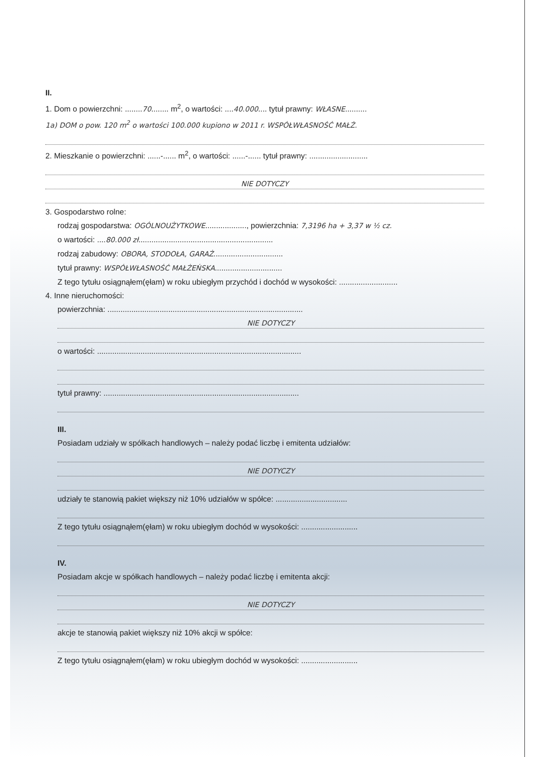II.
1. Dom o powierzchni: ........70........ m<sup>2</sup>, o wartości: ....40.000.... tytuł prawny: WŁASNE..........
1a) DOM o pow. 120 m<sup>2</sup> o wartości 100.000 kupiono w 2011 r. WSPÓŁWŁASNOŚĆ MAŁŻ.
2. Mieszkanie o powierzchni: ......-...... m<sup>2</sup>, o wartości: ......-...... tytuł prawny: ...........................
NIE DOTYCZY
3. Gospodarstwo rolne:
rodzaj gospodarstwa: OGÓLNOUŻYTKOWE..................., powierzchnia: 7,3196 ha + 3,37 w ½ cz.
o wartości: ....80.000 zł..............................................................
rodzaj zabudowy: OBORA, STODOŁA, GARAŻ................................
tytuł prawny: WSPÓŁWŁASNOŚĆ MAŁŻEŃSKA...............................
Z tego tytułu osiągnąłem(ęłam) w roku ubiegłym przychód i dochód w wysokości: ...........................
4. Inne nieruchomości:
powierzchnia: ..........................................................................................
NIE DOTYCZY
o wartości: ..............................................................................................
tytuł prawny: ..........................................................................................
III.
Posiadam udziały w spółkach handlowych – należy podać liczbę i emitenta udziałów:
NIE DOTYCZY
udziały te stanowią pakiet większy niż 10% udziałów w spółce: .................................
Z tego tytułu osiągnąłem(ęłam) w roku ubiegłym dochód w wysokości: ..........................
IV.
Posiadam akcje w spółkach handlowych – należy podać liczbę i emitenta akcji:
NIE DOTYCZY
akcje te stanowią pakiet większy niż 10% akcji w spółce:
Z tego tytułu osiągnąłem(ęłam) w roku ubiegłym dochód w wysokości: ..........................